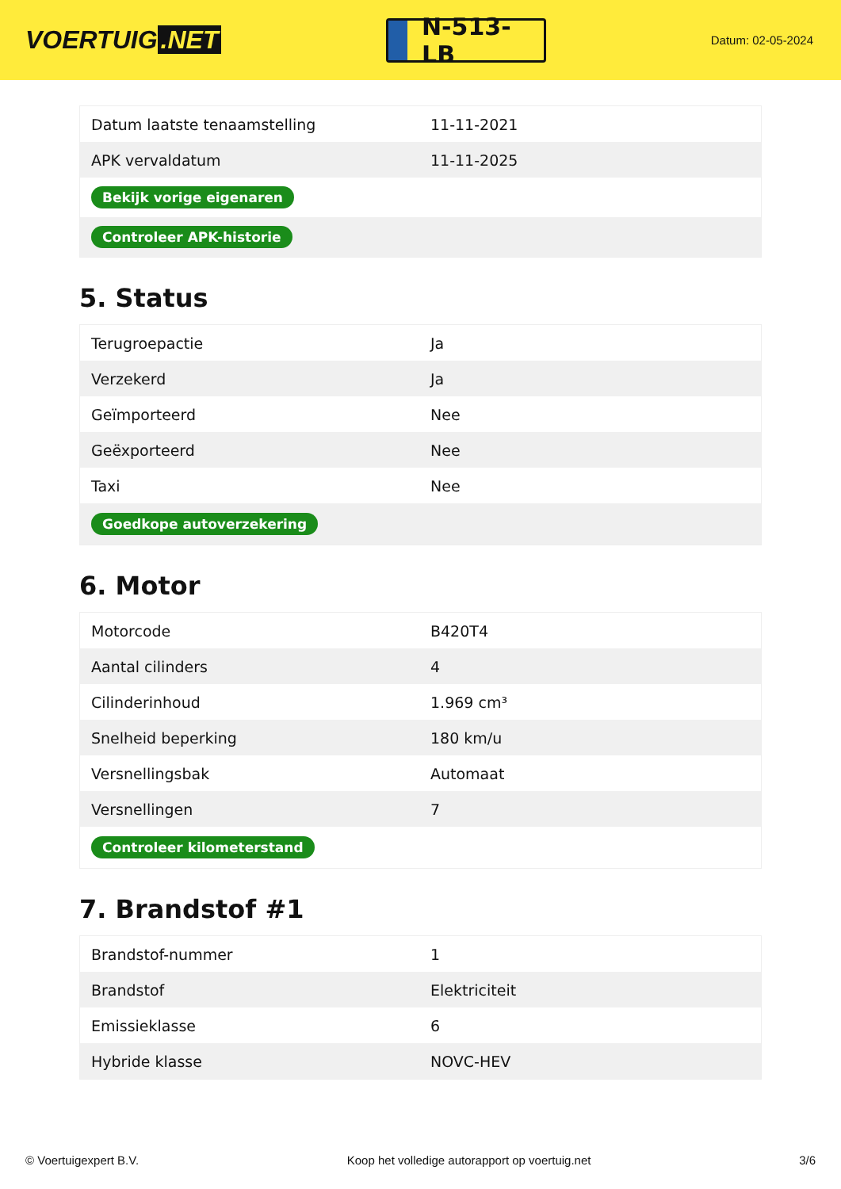VOERTUIG.NET
N-513-LB
Datum: 02-05-2024
| Datum laatste tenaamstelling | 11-11-2021 |
| APK vervaldatum | 11-11-2025 |
| Bekijk vorige eigenaren | |
| Controleer APK-historie | |
5. Status
| Terugroepactie | Ja |
| Verzekerd | Ja |
| Geïmporteerd | Nee |
| Geëxporteerd | Nee |
| Taxi | Nee |
| Goedkope autoverzekering | |
6. Motor
| Motorcode | B420T4 |
| Aantal cilinders | 4 |
| Cilinderinhoud | 1.969 cm³ |
| Snelheid beperking | 180 km/u |
| Versnellingsbak | Automaat |
| Versnellingen | 7 |
| Controleer kilometerstand | |
7. Brandstof #1
| Brandstof-nummer | 1 |
| Brandstof | Elektriciteit |
| Emissieklasse | 6 |
| Hybride klasse | NOVC-HEV |
© Voertuigexpert B.V. Koop het volledige autorapport op voertuig.net 3/6